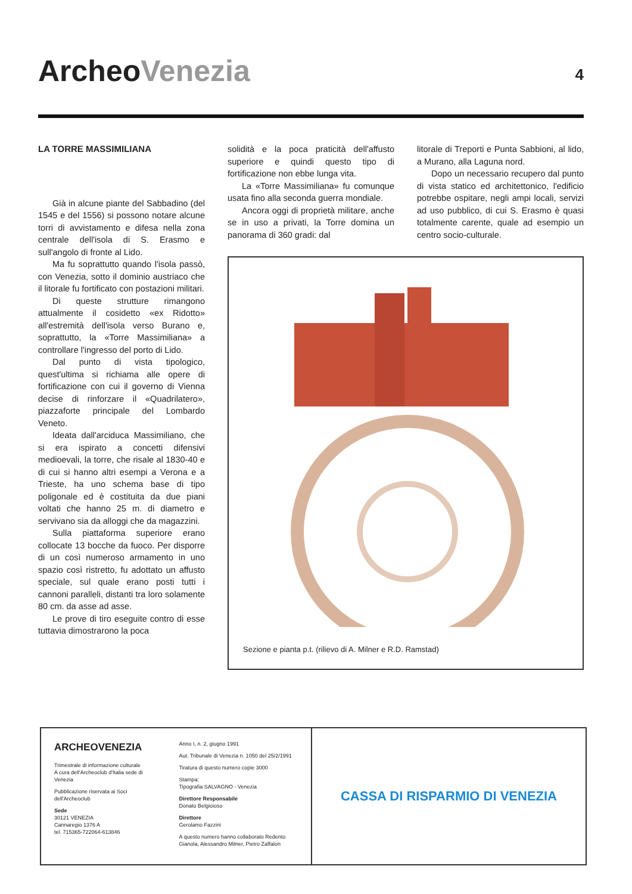ArcheoVenezia 4
LA TORRE MASSIMILIANA
Già in alcune piante del Sabbadino (del 1545 e del 1556) si possono notare alcune torri di avvistamento e difesa nella zona centrale dell'isola di S. Erasmo e sull'angolo di fronte al Lido.
Ma fu soprattutto quando l'isola passò, con Venezia, sotto il dominio austriaco che il litorale fu fortificato con postazioni militari.
Di queste strutture rimangono attualmente il cosidetto «ex Ridotto» all'estremità dell'isola verso Burano e, soprattutto, la «Torre Massimiliana» a controllare l'ingresso del porto di Lido.
Dal punto di vista tipologico, quest'ultima si richiama alle opere di fortificazione con cui il governo di Vienna decise di rinforzare il «Quadrilatero», piazzaforte principale del Lombardo Veneto.
Ideata dall'arciduca Massimiliano, che si era ispirato a concetti difensivi medioevali, la torre, che risale al 1830-40 e di cui si hanno altri esempi a Verona e a Trieste, ha uno schema base di tipo poligonale ed è costituita da due piani voltati che hanno 25 m. di diametro e servivano sia da alloggi che da magazzini.
Sulla piattaforma superiore erano collocate 13 bocche da fuoco. Per disporre di un così numeroso armamento in uno spazio così ristretto, fu adottato un affusto speciale, sul quale erano posti tutti i cannoni paralleli, distanti tra loro solamente 80 cm. da asse ad asse.
Le prove di tiro eseguite contro di esse tuttavia dimostrarono la poca
solidità e la poca praticità dell'affusto superiore e quindi questo tipo di fortificazione non ebbe lunga vita.
La «Torre Massimiliana» fu comunque usata fino alla seconda guerra mondiale.
Ancora oggi di proprietà militare, anche se in uso a privati, la Torre domina un panorama di 360 gradi: dal
litorale di Treporti e Punta Sabbioni, al lido, a Murano, alla Laguna nord.
Dopo un necessario recupero dal punto di vista statico ed architettonico, l'edificio potrebbe ospitare, negli ampi locali, servizi ad uso pubblico, di cui S. Erasmo è quasi totalmente carente, quale ad esempio un centro socio-culturale.
Sezione e pianta p.t. (rilievo di A. Milner e R.D. Ramstad)
ARCHEOVENEZIA
Trimestrale di informazione culturale
A cura dell'Archeoclub d'Italia sede di Venezia
Pubblicazione riservata ai Soci dell'Archeoclub
Sede
30121 VENEZIA
Cannaregio 1376 A
tel. 715365-722064-613846
Anno I, n. 2, giugno 1991
Aut. Tribunale di Venezia n. 1050 del 25/2/1991
Tiratura di questo numero copie 3000
Stampa:
Tipografia SALVAGNO - Venezia
Direttore Responsabile
Donato Belgioioso
Direttore
Gerolamo Fazzini
A questo numero hanno collaborato Redento Gianola, Alessandro Milner, Pietro Zaffalon
CASSA DI RISPARMIO DI VENEZIA